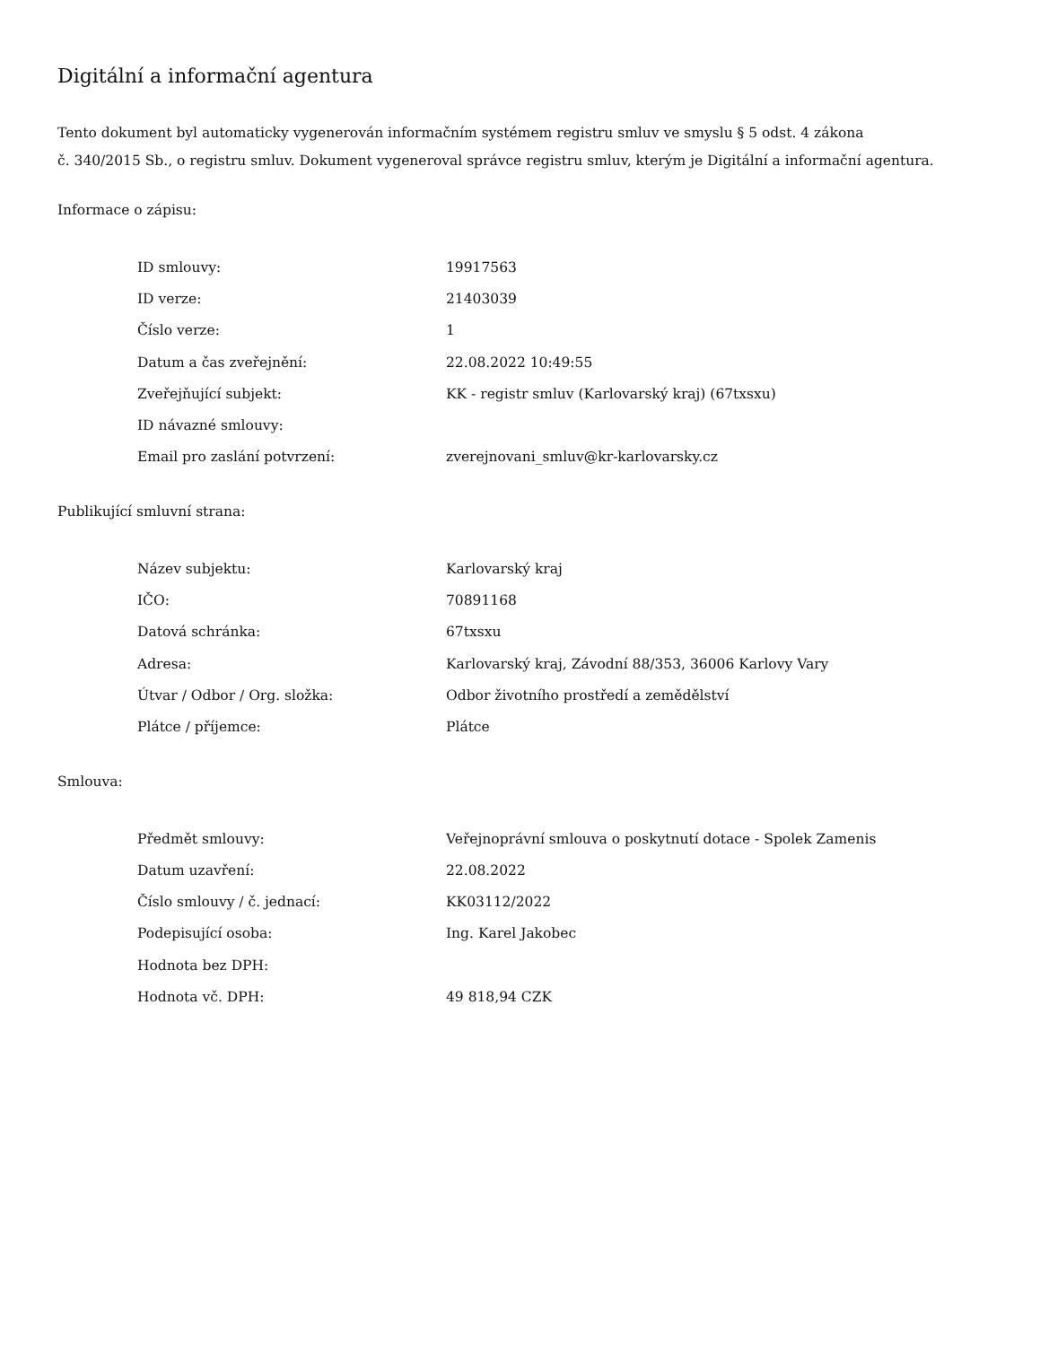Digitální a informační agentura
Tento dokument byl automaticky vygenerován informačním systémem registru smluv ve smyslu § 5 odst. 4 zákona
č. 340/2015 Sb., o registru smluv. Dokument vygeneroval správce registru smluv, kterým je Digitální a informační agentura.
Informace o zápisu:
| ID smlouvy: | 19917563 |
| ID verze: | 21403039 |
| Číslo verze: | 1 |
| Datum a čas zveřejnění: | 22.08.2022 10:49:55 |
| Zveřejňující subjekt: | KK - registr smluv (Karlovarský kraj) (67txsxu) |
| ID návazné smlouvy: | |
| Email pro zaslání potvrzení: | zverejnovani_smluv@kr-karlovarsky.cz |
Publikující smluvní strana:
| Název subjektu: | Karlovarský kraj |
| IČO: | 70891168 |
| Datová schránka: | 67txsxu |
| Adresa: | Karlovarský kraj, Závodní 88/353, 36006 Karlovy Vary |
| Útvar / Odbor / Org. složka: | Odbor životního prostředí a zemědělství |
| Plátce / příjemce: | Plátce |
Smlouva:
| Předmět smlouvy: | Veřejnoprávní smlouva o poskytnutí dotace - Spolek Zamenis |
| Datum uzavření: | 22.08.2022 |
| Číslo smlouvy / č. jednací: | KK03112/2022 |
| Podepisující osoba: | Ing. Karel Jakobec |
| Hodnota bez DPH: | |
| Hodnota vč. DPH: | 49 818,94 CZK |